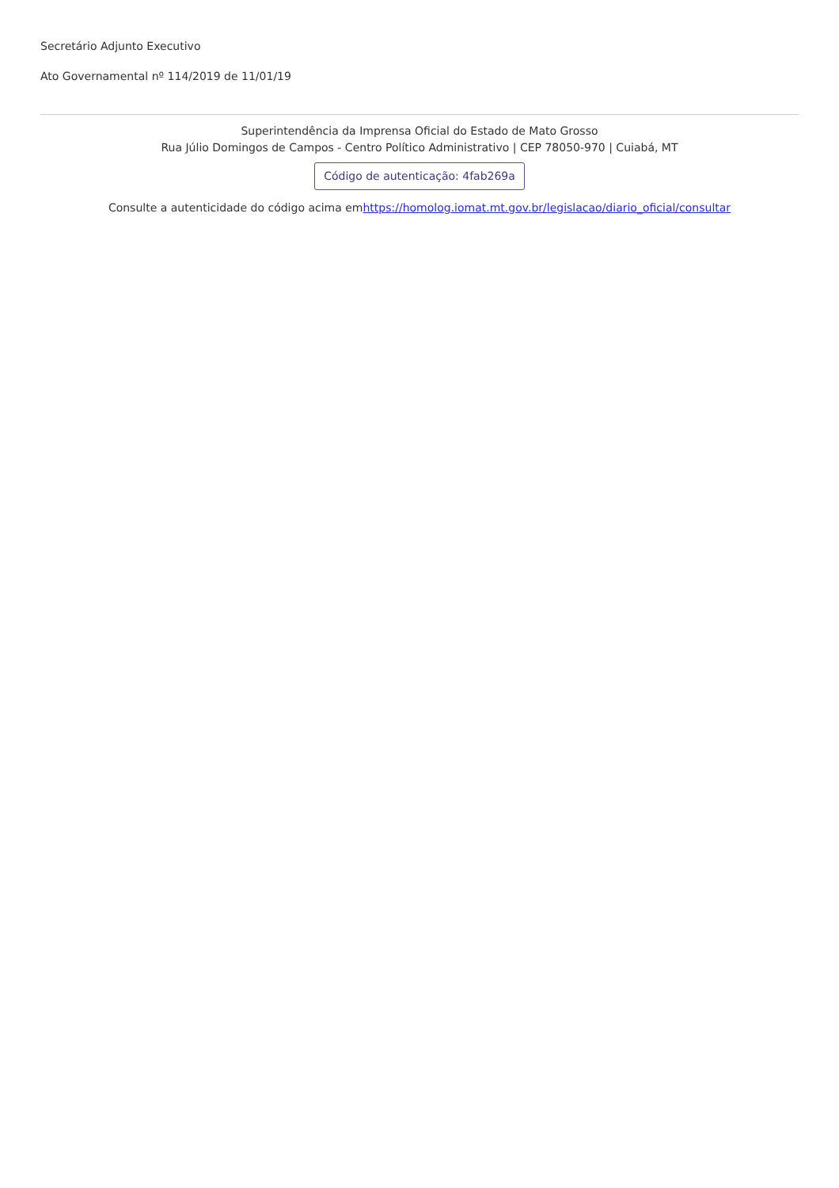Secretário Adjunto Executivo
Ato Governamental nº 114/2019 de 11/01/19
Superintendência da Imprensa Oficial do Estado de Mato Grosso
Rua Júlio Domingos de Campos - Centro Político Administrativo | CEP 78050-970 | Cuiabá, MT
Código de autenticação: 4fab269a
Consulte a autenticidade do código acima emhttps://homolog.iomat.mt.gov.br/legislacao/diario_oficial/consultar